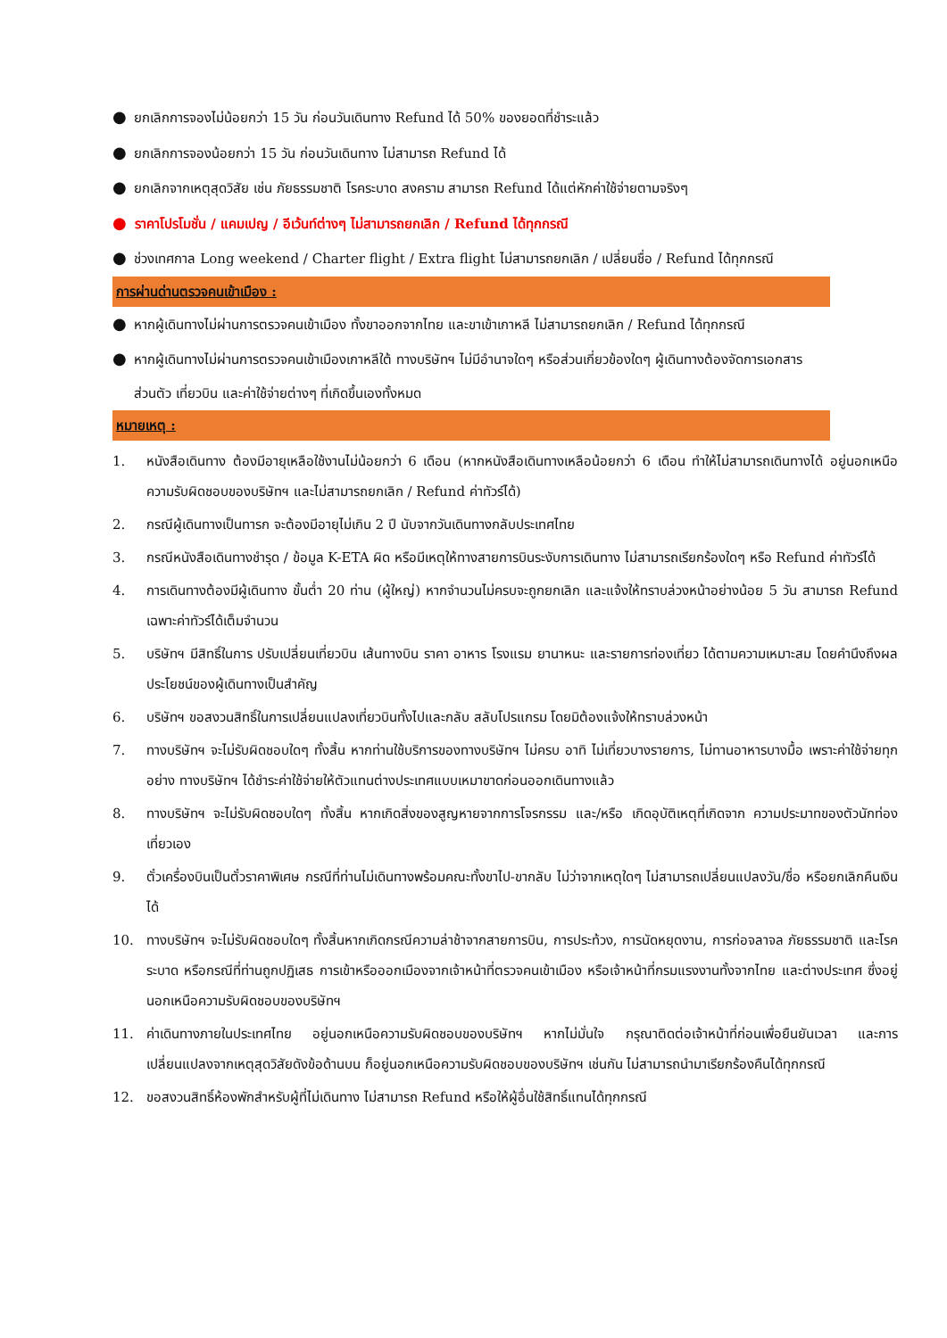● ยกเลิกการจองไม่น้อยกว่า 15 วัน ก่อนวันเดินทาง Refund ได้ 50% ของยอดที่ชำระแล้ว
● ยกเลิกการจองน้อยกว่า 15 วัน ก่อนวันเดินทาง ไม่สามารถ Refund ได้
● ยกเลิกจากเหตุสุดวิสัย เช่น ภัยธรรมชาติ โรคระบาด สงคราม สามารถ Refund ได้แต่หักค่าใช้จ่ายตามจริงๆ
● ราคาโปรโมชั่น / แคมเปญ / อีเว้นท์ต่างๆ ไม่สามารถยกเลิก / Refund ได้ทุกกรณี
● ช่วงเทศกาล Long weekend / Charter flight / Extra flight ไม่สามารถยกเลิก / เปลี่ยนชื่อ / Refund ได้ทุกกรณี
การผ่านด่านตรวจคนเข้าเมือง :
● หากผู้เดินทางไม่ผ่านการตรวจคนเข้าเมือง ทั้งขาออกจากไทย และขาเข้าเกาหลี ไม่สามารถยกเลิก / Refund ได้ทุกกรณี
● หากผู้เดินทางไม่ผ่านการตรวจคนเข้าเมืองเกาหลีใต้ ทางบริษัทฯ ไม่มีอำนาจใดๆ หรือส่วนเกี่ยวข้องใดๆ ผู้เดินทางต้องจัดการเอกสาร
ส่วนตัว เที่ยวบิน และค่าใช้จ่ายต่างๆ ที่เกิดขึ้นเองทั้งหมด
หมายเหตุ :
1. หนังสือเดินทาง ต้องมีอายุเหลือใช้งานไม่น้อยกว่า 6 เดือน (หากหนังสือเดินทางเหลือน้อยกว่า 6 เดือน ทำให้ไม่สามารถเดินทางได้ อยู่นอกเหนือความรับผิดชอบของบริษัทฯ และไม่สามารถยกเลิก / Refund ค่าทัวร์ได้)
2. กรณีผู้เดินทางเป็นทารก จะต้องมีอายุไม่เกิน 2 ปี นับจากวันเดินทางกลับประเทศไทย
3. กรณีหนังสือเดินทางชำรุด / ข้อมูล K-ETA ผิด หรือมีเหตุให้ทางสายการบินระงับการเดินทาง ไม่สามารถเรียกร้องใดๆ หรือ Refund ค่าทัวร์ได้
4. การเดินทางต้องมีผู้เดินทาง ขั้นต่ำ 20 ท่าน (ผู้ใหญ่) หากจำนวนไม่ครบจะถูกยกเลิก และแจ้งให้ทราบล่วงหน้าอย่างน้อย 5 วัน สามารถ Refund เฉพาะค่าทัวร์ได้เต็มจำนวน
5. บริษัทฯ มีสิทธิ์ในการ ปรับเปลี่ยนเที่ยวบิน เส้นทางบิน ราคา อาหาร โรงแรม ยานาหนะ และรายการท่องเที่ยว ได้ตามความเหมาะสม โดยคำนึงถึงผลประโยชน์ของผู้เดินทางเป็นสำคัญ
6. บริษัทฯ ขอสงวนสิทธิ์ในการเปลี่ยนแปลงเที่ยวบินทั้งไปและกลับ สลับโปรแกรม โดยมิต้องแจ้งให้ทราบล่วงหน้า
7. ทางบริษัทฯ จะไม่รับผิดชอบใดๆ ทั้งสิ้น หากท่านใช้บริการของทางบริษัทฯ ไม่ครบ อาทิ ไม่เที่ยวบางรายการ, ไม่ทานอาหารบางมื้อ เพราะค่าใช้จ่ายทุกอย่าง ทางบริษัทฯ ได้ชำระค่าใช้จ่ายให้ตัวแทนต่างประเทศแบบเหมาขาดก่อนออกเดินทางแล้ว
8. ทางบริษัทฯ จะไม่รับผิดชอบใดๆ ทั้งสิ้น หากเกิดสิ่งของสูญหายจากการโจรกรรม และ/หรือ เกิดอุบัติเหตุที่เกิดจาก ความประมาทของตัวนักท่องเที่ยวเอง
9. ตั๋วเครื่องบินเป็นตั๋วราคาพิเศษ กรณีที่ท่านไม่เดินทางพร้อมคณะทั้งขาไป-ขากลับ ไม่ว่าจากเหตุใดๆ ไม่สามารถเปลี่ยนแปลงวัน/ชื่อ หรือยกเลิกคืนเงินได้
10. ทางบริษัทฯ จะไม่รับผิดชอบใดๆ ทั้งสิ้นหากเกิดกรณีความล่าช้าจากสายการบิน, การประท้วง, การนัดหยุดงาน, การก่อจลาจล ภัยธรรมชาติ และโรคระบาด หรือกรณีที่ท่านถูกปฏิเสธ การเข้าหรือออกเมืองจากเจ้าหน้าที่ตรวจคนเข้าเมือง หรือเจ้าหน้าที่กรมแรงงานทั้งจากไทย และต่างประเทศ ซึ่งอยู่นอกเหนือความรับผิดชอบของบริษัทฯ
11. ค่าเดินทางภายในประเทศไทย อยู่นอกเหนือความรับผิดชอบของบริษัทฯ หากไม่มั่นใจ กรุณาติดต่อเจ้าหน้าที่ก่อนเพื่อยืนยันเวลา และการเปลี่ยนแปลงจากเหตุสุดวิสัยดังข้อด้านบน ก็อยู่นอกเหนือความรับผิดชอบของบริษัทฯ เช่นกัน ไม่สามารถนำมาเรียกร้องคืนได้ทุกกรณี
12. ขอสงวนสิทธิ์ห้องพักสำหรับผู้ที่ไม่เดินทาง ไม่สามารถ Refund หรือให้ผู้อื่นใช้สิทธิ์แทนได้ทุกกรณี